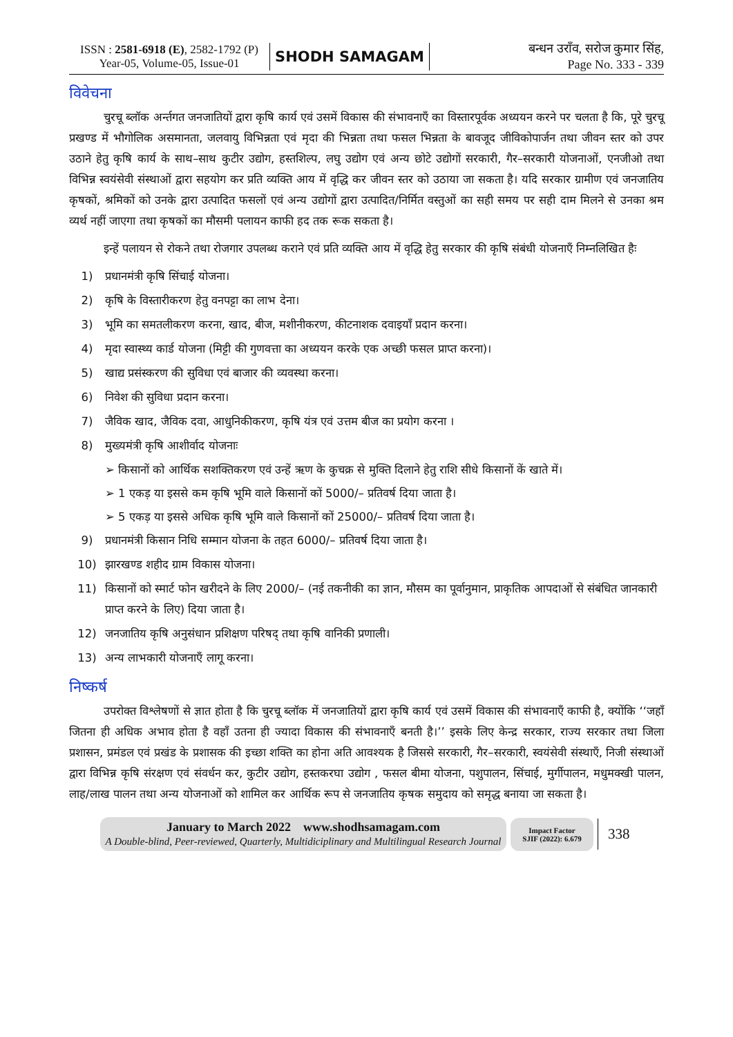ISSN : 2581-6918 (E), 2582-1792 (P)
Year-05, Volume-05, Issue-01
SHODH SAMAGAM
बन्धन उराँव, सरोज कुमार सिंह,
Page No. 333 - 339
विवेचना
चुरचू ब्लॉक अर्न्तगत जनजातियों द्वारा कृषि कार्य एवं उसमें विकास की संभावनाएँ का विस्तारपूर्वक अध्ययन करने पर चलता है कि, पूरे चुरचू प्रखण्ड में भौगोलिक असमानता, जलवायु विभिन्नता एवं मृदा की भिन्नता तथा फसल भिन्नता के बावजूद जीविकोपार्जन तथा जीवन स्तर को उपर उठाने हेतु कृषि कार्य के साथ–साथ कुटीर उद्योग, हस्तशिल्प, लघु उद्योग एवं अन्य छोटे उद्योगों सरकारी, गैर–सरकारी योजनाओं, एनजीओ तथा विभिन्न स्वयंसेवी संस्थाओं द्वारा सहयोग कर प्रति व्यक्ति आय में वृद्धि कर जीवन स्तर को उठाया जा सकता है। यदि सरकार ग्रामीण एवं जनजातिय कृषकों, श्रमिकों को उनके द्वारा उत्पादित फसलों एवं अन्य उद्योगों द्वारा उत्पादित/निर्मित वस्तुओं का सही समय पर सही दाम मिलने से उनका श्रम व्यर्थ नहीं जाएगा तथा कृषकों का मौसमी पलायन काफी हद तक रूक सकता है।
इन्हें पलायन से रोकने तथा रोजगार उपलब्ध कराने एवं प्रति व्यक्ति आय में वृद्धि हेतु सरकार की कृषि संबंधी योजनाएँ निम्नलिखित हैः
1) प्रधानमंत्री कृषि सिंचाई योजना।
2) कृषि के विस्तारीकरण हेतु वनपट्टा का लाभ देना।
3) भूमि का समतलीकरण करना, खाद, बीज, मशीनीकरण, कीटनाशक दवाइयाँ प्रदान करना।
4) मृदा स्वास्थ्य कार्ड योजना (मिट्टी की गुणवत्ता का अध्ययन करके एक अच्छी फसल प्राप्त करना)।
5) खाद्य प्रसंस्करण की सुविधा एवं बाजार की व्यवस्था करना।
6) निवेश की सुविधा प्रदान करना।
7) जैविक खाद, जैविक दवा, आधुनिकीकरण, कृषि यंत्र एवं उत्तम बीज का प्रयोग करना ।
8) मुख्यमंत्री कृषि आशीर्वाद योजनाः
➢ किसानों को आर्थिक सशक्तिकरण एवं उन्हें ऋण के कुचक्र से मुक्ति दिलाने हेतु राशि सीधे किसानों कें खाते में।
➢ 1 एकड़ या इससे कम कृषि भूमि वाले किसानों कों 5000/– प्रतिवर्ष दिया जाता है।
➢ 5 एकड़ या इससे अधिक कृषि भूमि वाले किसानों कों 25000/– प्रतिवर्ष दिया जाता है।
9) प्रधानमंत्री किसान निधि सम्मान योजना के तहत 6000/– प्रतिवर्ष दिया जाता है।
10) झारखण्ड शहीद ग्राम विकास योजना।
11) किसानों को स्मार्ट फोन खरीदने के लिए 2000/– (नई तकनीकी का ज्ञान, मौसम का पूर्वानुमान, प्राकृतिक आपदाओं से संबंधित जानकारी प्राप्त करने के लिए) दिया जाता है।
12) जनजातिय कृषि अनुसंधान प्रशिक्षण परिषद् तथा कृषि वानिकी प्रणाली।
13) अन्य लाभकारी योजनाएँ लागू करना।
निष्कर्ष
उपरोक्त विश्लेषणों से ज्ञात होता है कि चुरचू ब्लॉक में जनजातियों द्वारा कृषि कार्य एवं उसमें विकास की संभावनाएँ काफी है, क्योंकि ‘‘जहाँ जितना ही अधिक अभाव होता है वहाँ उतना ही ज्यादा विकास की संभावनाएँ बनती है।’’ इसके लिए केन्द्र सरकार, राज्य सरकार तथा जिला प्रशासन, प्रमंडल एवं प्रखंड के प्रशासक की इच्छा शक्ति का होना अति आवश्यक है जिससे सरकारी, गैर–सरकारी, स्वयंसेवी संस्थाएँ, निजी संस्थाओं द्वारा विभिन्न कृषि संरक्षण एवं संवर्धन कर, कुटीर उद्योग, हस्तकरघा उद्योग , फसल बीमा योजना, पशुपालन, सिंचाई, मुर्गीपालन, मधुमक्खी पालन, लाह/लाख पालन तथा अन्य योजनाओं को शामिल कर आर्थिक रूप से जनजातिय कृषक समुदाय को समृद्ध बनाया जा सकता है।
January to March 2022 www.shodhsamagam.com
A Double-blind, Peer-reviewed, Quarterly, Multidiciplinary and Multilingual Research Journal
Impact Factor
SJIF (2022): 6.679
338